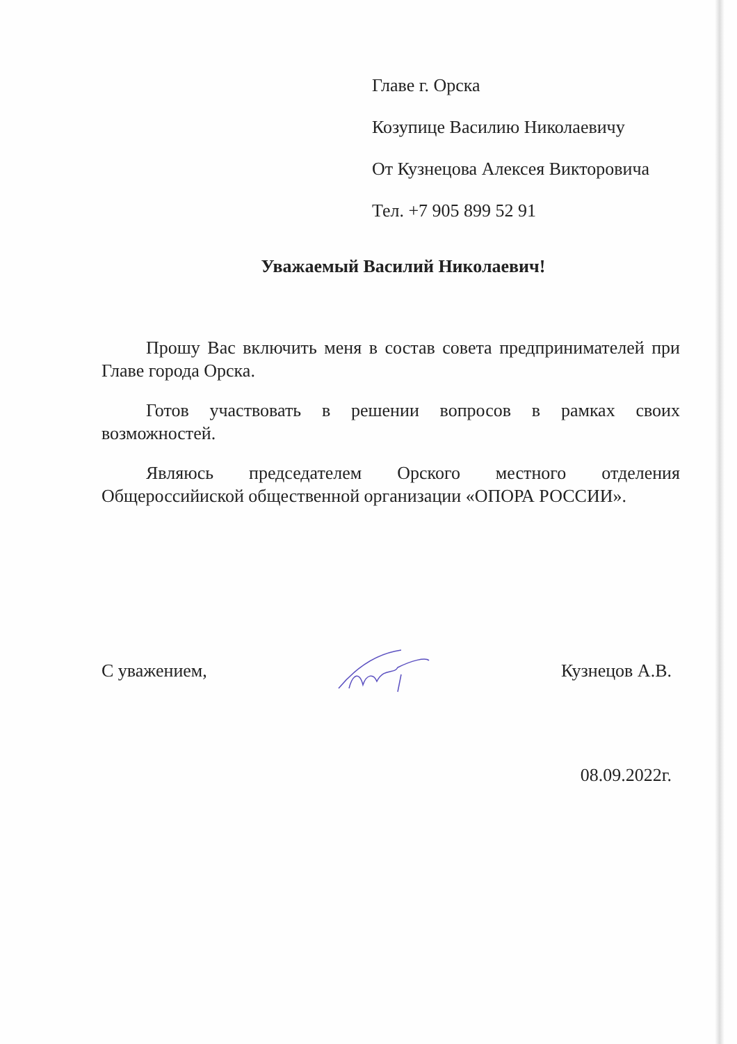Главе г. Орска
Козупице Василию Николаевичу
От Кузнецова Алексея Викторовича
Тел. +7 905 899 52 91
Уважаемый Василий Николаевич!
Прошу Вас включить меня в состав совета предпринимателей при Главе города Орска.
Готов участвовать в решении вопросов в рамках своих возможностей.
Являюсь председателем Орского местного отделения Общероссийиской общественной организации «ОПОРА РОССИИ».
С уважением, Кузнецов А.В.
08.09.2022г.